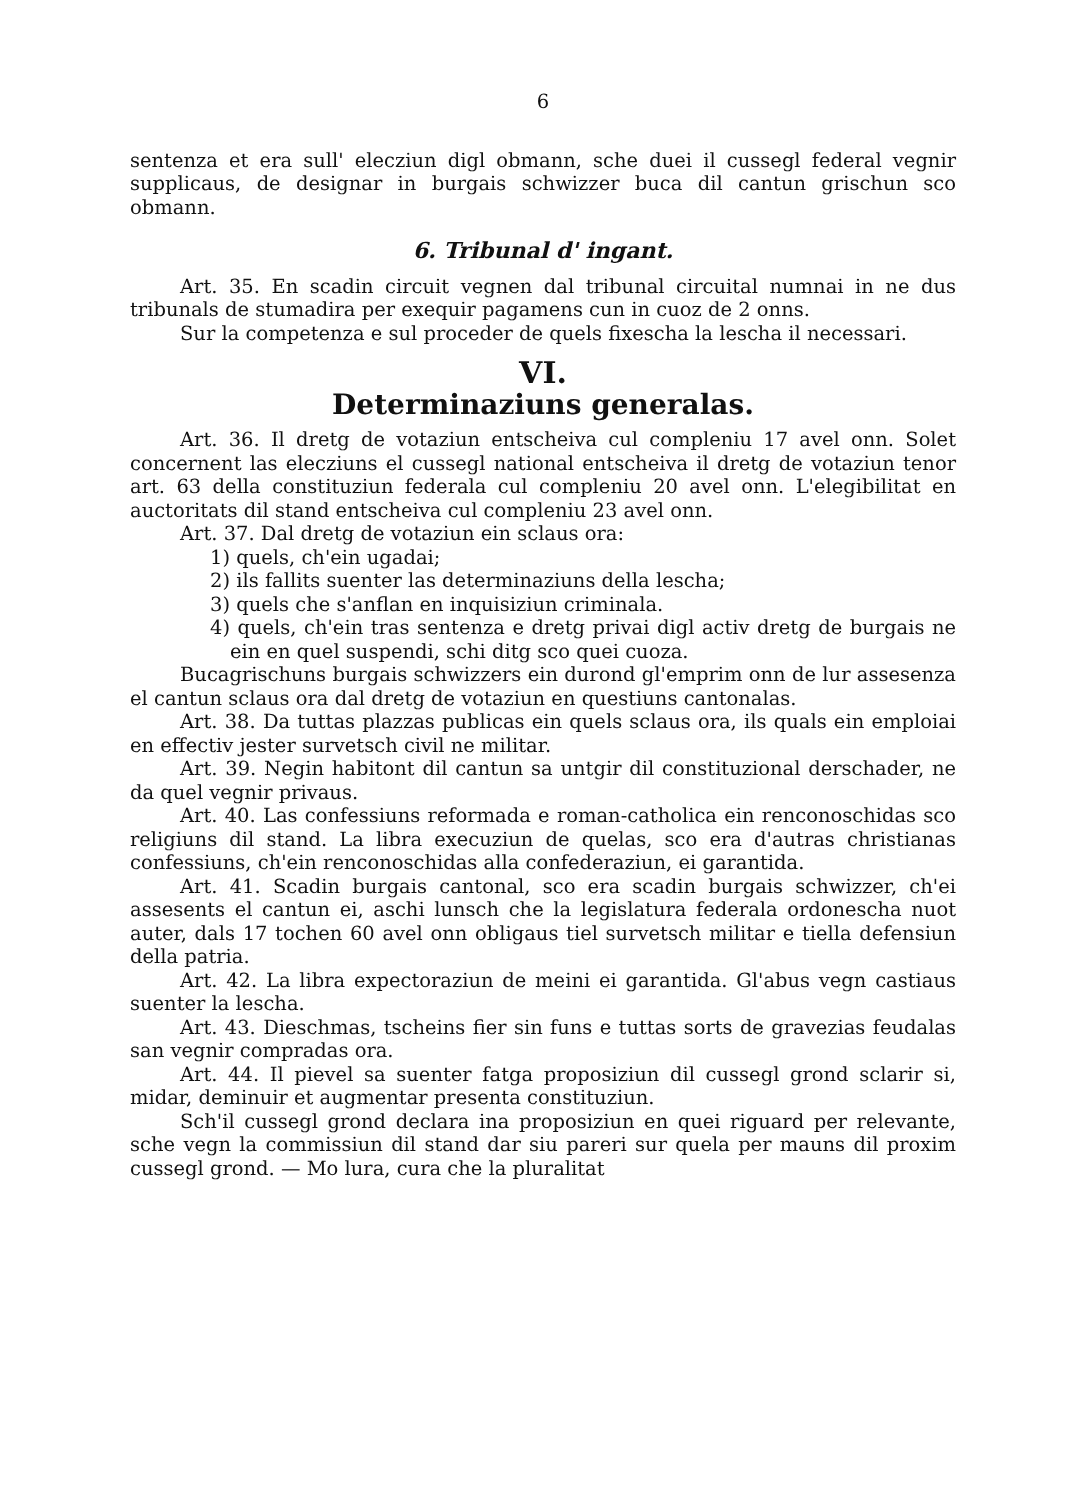6
sentenza et era sull' elecziun digl obmann, sche duei il cussegl federal vegnir supplicaus, de designar in burgais schwizzer buca dil cantun grischun sco obmann.
6. Tribunal d' ingant.
Art. 35. En scadin circuit vegnen dal tribunal circuital numnai in ne dus tribunals de stumadira per exequir pagamens cun in cuoz de 2 onns.
Sur la competenza e sul proceder de quels fixescha la lescha il necessari.
VI.
Determinaziuns generalas.
Art. 36. Il dretg de votaziun entscheiva cul compleniu 17 avel onn. Solet concernent las elecziuns el cussegl national entscheiva il dretg de votaziun tenor art. 63 della constituziun federala cul compleniu 20 avel onn. L'elegibilitat en auctoritats dil stand entscheiva cul compleniu 23 avel onn.
Art. 37. Dal dretg de votaziun ein sclaus ora:
1) quels, ch'ein ugadai;
2) ils fallits suenter las determinaziuns della lescha;
3) quels che s'anflan en inquisiziun criminala.
4) quels, ch'ein tras sentenza e dretg privai digl activ dretg de burgais ne ein en quel suspendi, schi ditg sco quei cuoza.
Bucagrischuns burgais schwizzers ein durond gl'emprim onn de lur assesenza el cantun sclaus ora dal dretg de votaziun en questiuns cantonalas.
Art. 38. Da tuttas plazzas publicas ein quels sclaus ora, ils quals ein emploiai en effectiv jester survetsch civil ne militar.
Art. 39. Negin habitont dil cantun sa untgir dil constituzional derschader, ne da quel vegnir privaus.
Art. 40. Las confessiuns reformada e roman-catholica ein renconoschidas sco religiuns dil stand. La libra execuziun de quelas, sco era d'autras christianas confessiuns, ch'ein renconoschidas alla confederaziun, ei garantida.
Art. 41. Scadin burgais cantonal, sco era scadin burgais schwizzer, ch'ei assesents el cantun ei, aschi lunsch che la legislatura federala ordonescha nuot auter, dals 17 tochen 60 avel onn obligaus tiel survetsch militar e tiella defensiun della patria.
Art. 42. La libra expectoraziun de meini ei garantida. Gl'abus vegn castiaus suenter la lescha.
Art. 43. Dieschmas, tscheins fier sin funs e tuttas sorts de gravezias feudalas san vegnir compradas ora.
Art. 44. Il pievel sa suenter fatga proposiziun dil cussegl grond sclarir si, midar, deminuir et augmentar presenta constituziun.
Sch'il cussegl grond declara ina proposiziun en quei riguard per relevante, sche vegn la commissiun dil stand dar siu pareri sur quela per mauns dil proxim cussegl grond. — Mo lura, cura che la pluralitat